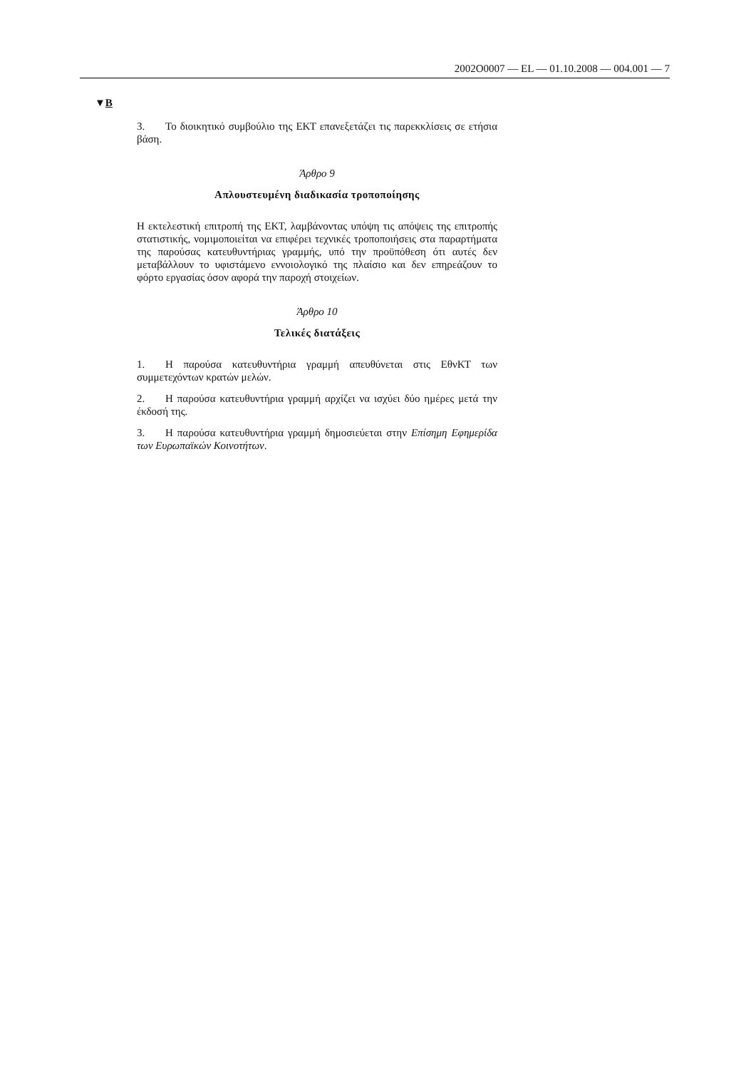2002O0007 — EL — 01.10.2008 — 004.001 — 7
▼B
3. Το διοικητικό συμβούλιο της ΕΚΤ επανεξετάζει τις παρεκκλίσεις σε ετήσια βάση.
Άρθρο 9
Απλουστευμένη διαδικασία τροποποίησης
Η εκτελεστική επιτροπή της ΕΚΤ, λαμβάνοντας υπόψη τις απόψεις της επιτροπής στατιστικής, νομιμοποιείται να επιφέρει τεχνικές τροποποιήσεις στα παραρτήματα της παρούσας κατευθυντήριας γραμμής, υπό την προϋπόθεση ότι αυτές δεν μεταβάλλουν το υφιστάμενο εννοιολογικό της πλαίσιο και δεν επηρεάζουν το φόρτο εργασίας όσον αφορά την παροχή στοιχείων.
Άρθρο 10
Τελικές διατάξεις
1. Η παρούσα κατευθυντήρια γραμμή απευθύνεται στις ΕθνΚΤ των συμμετεχόντων κρατών μελών.
2. Η παρούσα κατευθυντήρια γραμμή αρχίζει να ισχύει δύο ημέρες μετά την έκδοσή της.
3. Η παρούσα κατευθυντήρια γραμμή δημοσιεύεται στην Επίσημη Εφημερίδα των Ευρωπαϊκών Κοινοτήτων.